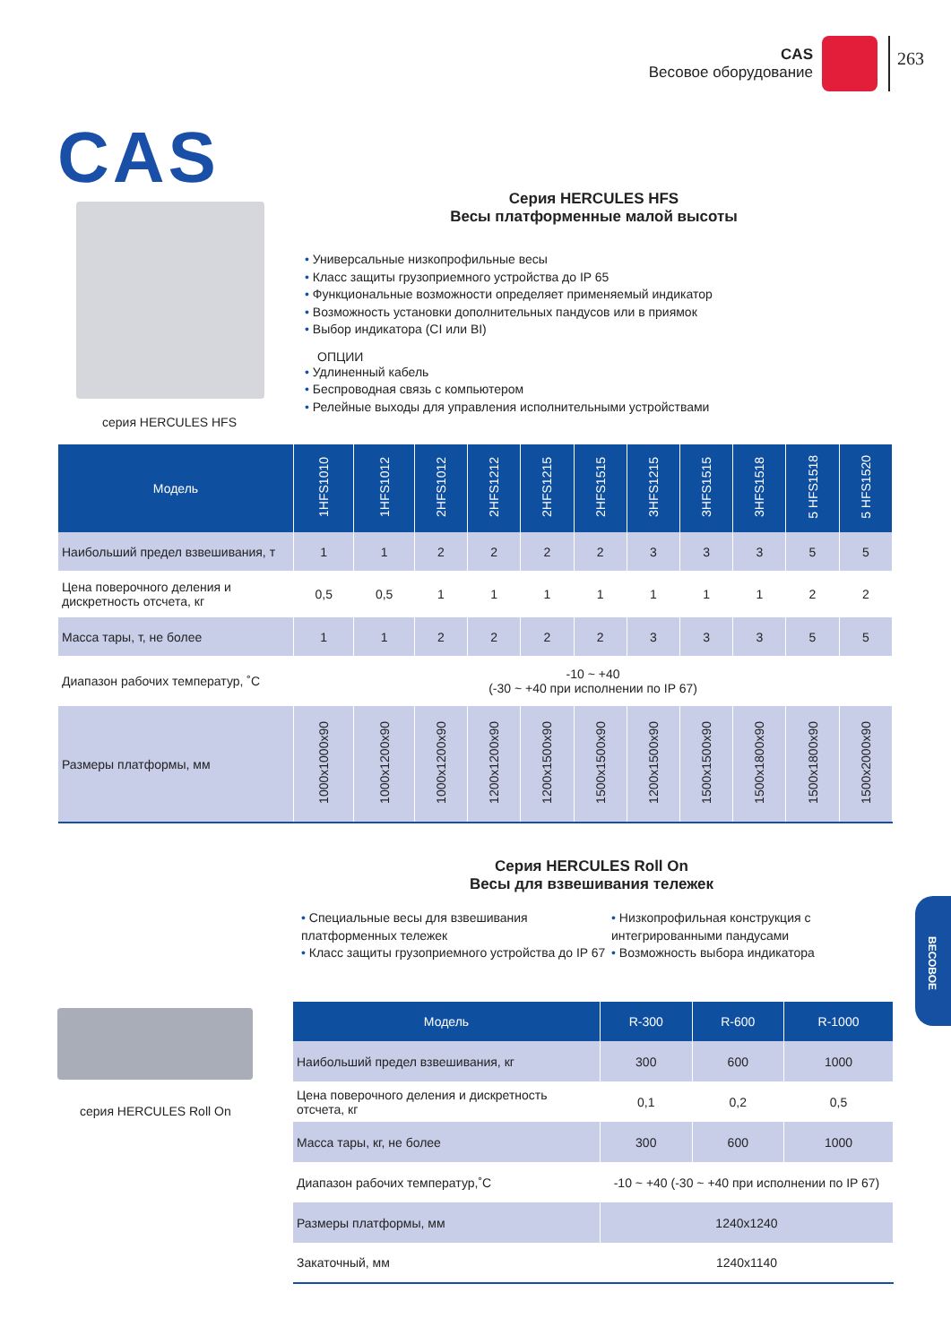CAS
Весовое оборудование
263
CAS
серия HERCULES HFS
Серия HERCULES HFS
Весы платформенные малой высоты
• Универсальные низкопрофильные весы
• Класс защиты грузоприемного устройства до IP 65
• Функциональные возможности определяет применяемый индикатор
• Возможность установки дополнительных пандусов или в приямок
• Выбор индикатора (CI или BI)
ОПЦИИ
• Удлиненный кабель
• Беспроводная связь с компьютером
• Релейные выходы для управления исполнительными устройствами
| Модель | 1HFS1010 | 1HFS1012 | 2HFS1012 | 2HFS1212 | 2HFS1215 | 2HFS1515 | 3HFS1215 | 3HFS1515 | 3HFS1518 | 5 HFS1518 | 5 HFS1520 |
| --- | --- | --- | --- | --- | --- | --- | --- | --- | --- | --- | --- |
| Наибольший предел взвешивания, т | 1 | 1 | 2 | 2 | 2 | 2 | 3 | 3 | 3 | 5 | 5 |
| Цена поверочного деления и дискретность отсчета, кг | 0,5 | 0,5 | 1 | 1 | 1 | 1 | 1 | 1 | 1 | 2 | 2 |
| Масса тары, т, не более | 1 | 1 | 2 | 2 | 2 | 2 | 3 | 3 | 3 | 5 | 5 |
| Диапазон рабочих температур, ˚С | -10 ~ +40 (-30 ~ +40 при исполнении по IP 67) | | | | | | | | | | |
| Размеры платформы, мм | 1000x1000x90 | 1000x1200x90 | 1000x1200x90 | 1200x1200x90 | 1200x1500x90 | 1500x1500x90 | 1200x1500x90 | 1500x1500x90 | 1500x1800x90 | 1500x1800x90 | 1500x2000x90 |
Серия HERCULES Roll On
Весы для взвешивания тележек
• Специальные весы для взвешивания платформенных тележек
• Класс защиты грузоприемного устройства до IP 67
• Низкопрофильная конструкция с интегрированными пандусами
• Возможность выбора индикатора
серия HERCULES Roll On
| Модель | R-300 | R-600 | R-1000 |
| --- | --- | --- | --- |
| Наибольший предел взвешивания, кг | 300 | 600 | 1000 |
| Цена поверочного деления и дискретность отсчета, кг | 0,1 | 0,2 | 0,5 |
| Масса тары, кг, не более | 300 | 600 | 1000 |
| Диапазон рабочих температур,˚С | -10 ~ +40 (-30 ~ +40 при исполнении по IP 67) | | |
| Размеры платформы, мм | 1240x1240 | | |
| Закаточный, мм | 1240x1140 | | |
ВЕСОВОЕ